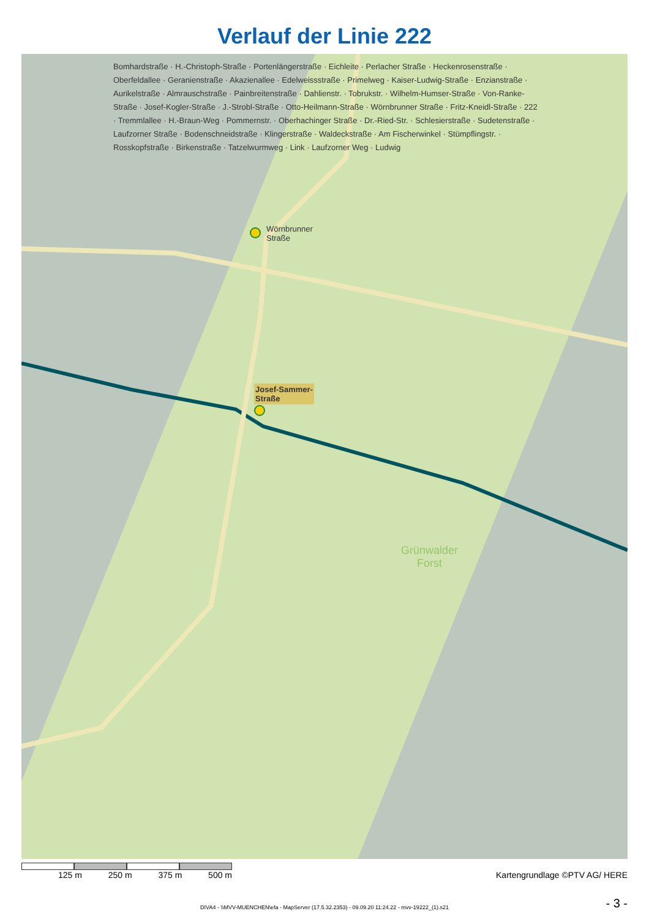Verlauf der Linie 222
Wörnbrunner
Straße
Josef-Sammer-
Straße
Bomhardstraße · H.-Christoph-Straße · Portenlängerstraße · Eichleite · Perlacher Straße · Heckenrosenstraße · Oberfeldallee · Geranienstraße · Akazienallee · Edelweissstraße · Primelweg · Kaiser-Ludwig-Straße · Enzianstraße · Aurikelstraße · Almrauschstraße · Painbreitenstraße · Dahlienstr. · Tobrukstr. · Wilhelm-Humser-Straße · Von-Ranke-Straße · Josef-Kogler-Straße · J.-Strobl-Straße · Otto-Heilmann-Straße · Wörnbrunner Straße · Fritz-Kneidl-Straße · 222 · Tremmlallee · H.-Braun-Weg · Pommernstr. · Oberhachinger Straße · Dr.-Ried-Str. · Schlesierstraße · Sudetenstraße · Laufzorner Straße · Bodenschneidstraße · Klingerstraße · Waldeckstraße · Am Fischerwinkel · Stümpflingstr. · Rosskopfstraße · Birkenstraße · Tatzelwurmweg · Link · Laufzorner Weg · Ludwig
Grünwalder
Forst
125 m 250 m 375 m 500 m Kartengrundlage ©PTV AG/ HERE
DIVA4 - \\MVV-MUENCHEN\efa - MapServer (17.5.32.2353) - 09.09.20 11:24.22 - mvv-19222_(1).s21
- 3 -